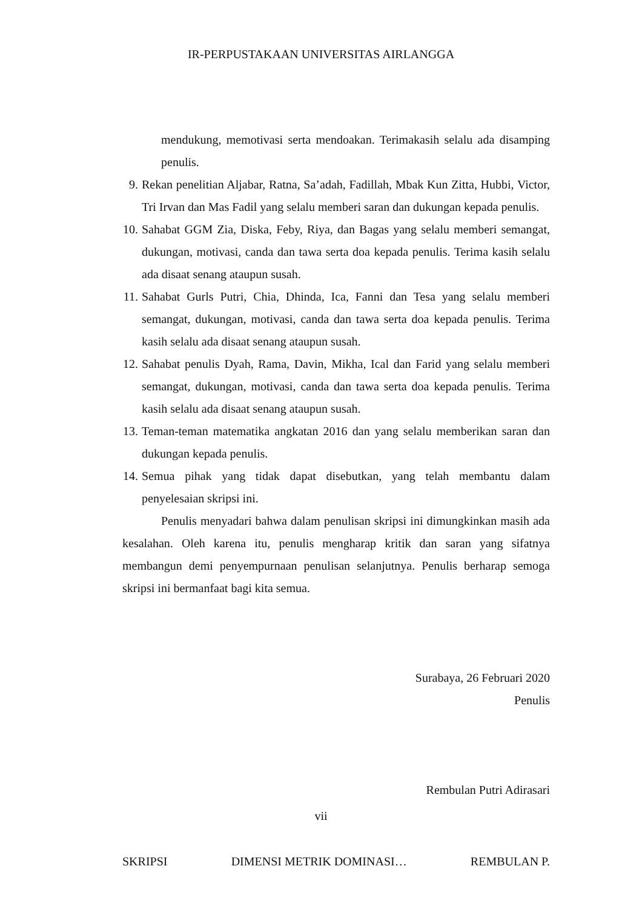IR-PERPUSTAKAAN UNIVERSITAS AIRLANGGA
mendukung, memotivasi serta mendoakan. Terimakasih selalu ada disamping penulis.
9. Rekan penelitian Aljabar, Ratna, Sa’adah, Fadillah, Mbak Kun Zitta, Hubbi, Victor, Tri Irvan dan Mas Fadil yang selalu memberi saran dan dukungan kepada penulis.
10. Sahabat GGM Zia, Diska, Feby, Riya, dan Bagas yang selalu memberi semangat, dukungan, motivasi, canda dan tawa serta doa kepada penulis. Terima kasih selalu ada disaat senang ataupun susah.
11. Sahabat Gurls Putri, Chia, Dhinda, Ica, Fanni dan Tesa yang selalu memberi semangat, dukungan, motivasi, canda dan tawa serta doa kepada penulis. Terima kasih selalu ada disaat senang ataupun susah.
12. Sahabat penulis Dyah, Rama, Davin, Mikha, Ical dan Farid yang selalu memberi semangat, dukungan, motivasi, canda dan tawa serta doa kepada penulis. Terima kasih selalu ada disaat senang ataupun susah.
13. Teman-teman matematika angkatan 2016 dan yang selalu memberikan saran dan dukungan kepada penulis.
14. Semua pihak yang tidak dapat disebutkan, yang telah membantu dalam penyelesaian skripsi ini.
Penulis menyadari bahwa dalam penulisan skripsi ini dimungkinkan masih ada kesalahan. Oleh karena itu, penulis mengharap kritik dan saran yang sifatnya membangun demi penyempurnaan penulisan selanjutnya. Penulis berharap semoga skripsi ini bermanfaat bagi kita semua.
Surabaya, 26 Februari 2020
Penulis
Rembulan Putri Adirasari
vii
SKRIPSI DIMENSI METRIK DOMINASI… REMBULAN P.